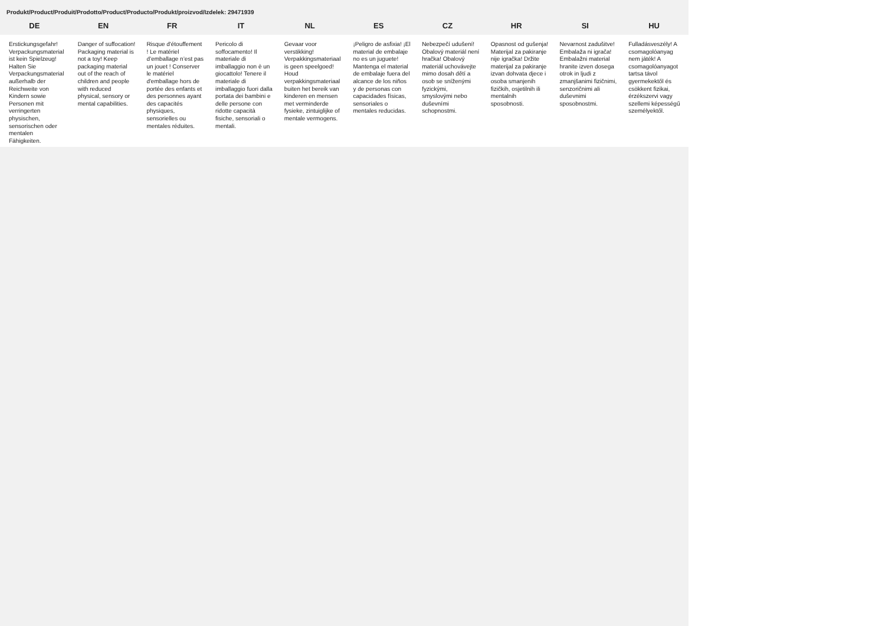Produkt/Product/Produit/Prodotto/Product/Producto/Produkt/proizvod/Izdelek: 29471939
| DE | EN | FR | IT | NL | ES | CZ | HR | SI | HU |
| --- | --- | --- | --- | --- | --- | --- | --- | --- | --- |
| Erstickungsgefahr! Verpackungsmaterial ist kein Spielzeug! Halten Sie Verpackungsmaterial außerhalb der Reichweite von Kindern sowie Personen mit verringerten physischen, sensorischen oder mentalen Fähigkeiten. | Danger of suffocation! Packaging material is not a toy! Keep packaging material out of the reach of children and people with reduced physical, sensory or mental capabilities. | Risque d'étouffement ! Le matériel d’emballage n’est pas un jouet ! Conserver le matériel d'emballage hors de portée des enfants et des personnes ayant des capacités physiques, sensorielles ou mentales réduites. | Pericolo di soffocamento! Il materiale di imballaggio non è un giocattolo! Tenere il materiale di imballaggio fuori dalla portata dei bambini e delle persone con ridotte capacità fisiche, sensoriali o mentali. | Gevaar voor verstikking! Verpakkingsmateriaal is geen speelgoed! Houd verpakkingsmateriaal buiten het bereik van kinderen en mensen met verminderde fysieke, zintuiglijke of mentale vermogens. | ¡Peligro de asfixia! ¡El material de embalaje no es un juguete! Mantenga el material de embalaje fuera del alcance de los niños y de personas con capacidades físicas, sensoriales o mentales reducidas. | Nebezpečí udušení! Obalový materiál není hračka! Obalový materiál uchovávejte mimo dosah dětí a osob se sníženými fyzickými, smyslovými nebo duševními schopnostmi. | Opasnost od gušenja! Materijal za pakiranje nije igračka! Držite materijal za pakiranje izvan dohvata djece i osoba smanjenih fizičkih, osjetilnih ili mentalnih sposobnosti. | Nevarnost zadušitve! Embalaža ni igrača! Embalažni material hranite izven dosega otrok in ljudi z zmanjšanimi fizičnimi, senzoričnimi ali duševnimi sposobnostmi. | Fulladásveszély! A csomagolóanyag nem játék! A csomagolóanyagot tartsa távol gyermekektől és csökkent fizikai, érzékszervi vagy szellemi képességű személyektől. |